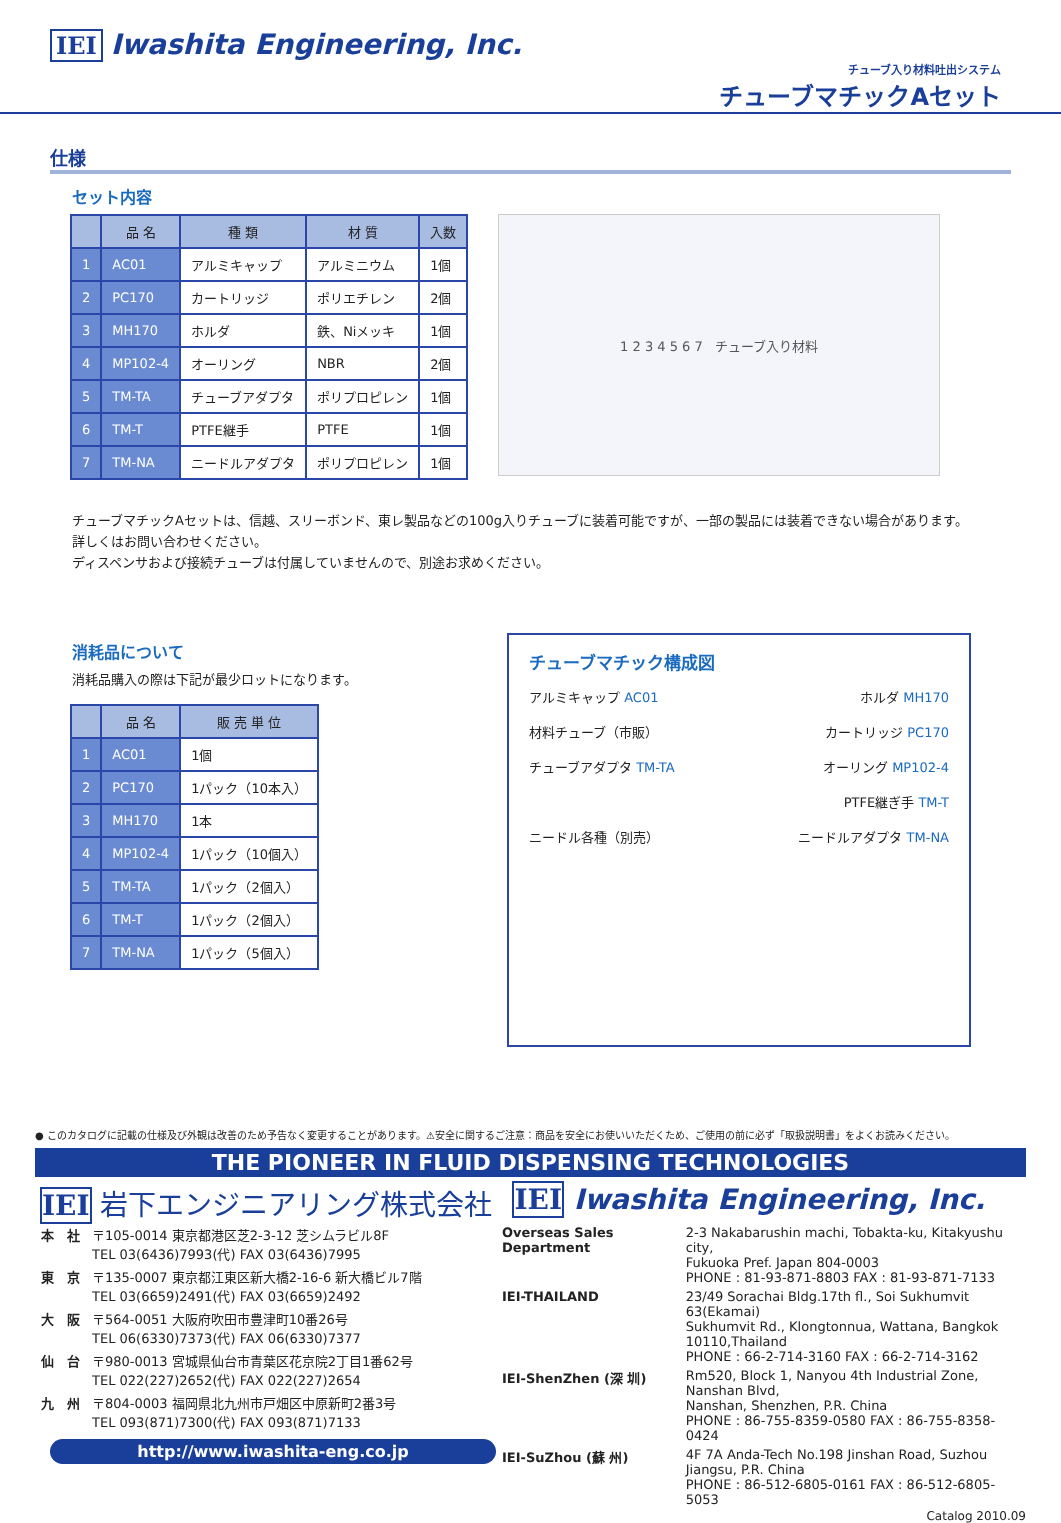IEI Iwashita Engineering, Inc.
チューブ入り材料吐出システム
チューブマチックAセット
仕様
セット内容
| | 品 名 | 種 類 | 材 質 | 入数 |
| --- | --- | --- | --- | --- |
| 1 | AC01 | アルミキャップ | アルミニウム | 1個 |
| 2 | PC170 | カートリッジ | ポリエチレン | 2個 |
| 3 | MH170 | ホルダ | 鉄、Niメッキ | 1個 |
| 4 | MP102-4 | オーリング | NBR | 2個 |
| 5 | TM-TA | チューブアダプタ | ポリプロピレン | 1個 |
| 6 | TM-T | PTFE継手 | PTFE | 1個 |
| 7 | TM-NA | ニードルアダプタ | ポリプロピレン | 1個 |
1 2 3 4 5 6 7 チューブ入り材料
チューブマチックAセットは、信越、スリーボンド、東レ製品などの100g入りチューブに装着可能ですが、一部の製品には装着できない場合があります。
詳しくはお問い合わせください。
ディスペンサおよび接続チューブは付属していませんので、別途お求めください。
消耗品について
消耗品購入の際は下記が最少ロットになります。
| | 品 名 | 販 売 単 位 |
| --- | --- | --- |
| 1 | AC01 | 1個 |
| 2 | PC170 | 1パック（10本入） |
| 3 | MH170 | 1本 |
| 4 | MP102-4 | 1パック（10個入） |
| 5 | TM-TA | 1パック（2個入） |
| 6 | TM-T | 1パック（2個入） |
| 7 | TM-NA | 1パック（5個入） |
チューブマチック構成図
アルミキャップ AC01 ホルダ MH170
材料チューブ（市販） カートリッジ PC170
チューブアダプタ TM-TA オーリング MP102-4
PTFE継ぎ手 TM-T
ニードル各種（別売） ニードルアダプタ TM-NA
● このカタログに記載の仕様及び外観は改善のため予告なく変更することがあります。⚠安全に関するご注意：商品を安全にお使いいただくため、ご使用の前に必ず「取扱説明書」をよくお読みください。
THE PIONEER IN FLUID DISPENSING TECHNOLOGIES
IEI 岩下エンジニアリング株式会社 IEI Iwashita Engineering, Inc.
| 本 社 | 〒105-0014 東京都港区芝2-3-12 芝シムラビル8F TEL 03(6436)7993(代) FAX 03(6436)7995 |
| 東 京 | 〒135-0007 東京都江東区新大橋2-16-6 新大橋ビル7階 TEL 03(6659)2491(代) FAX 03(6659)2492 |
| 大 阪 | 〒564-0051 大阪府吹田市豊津町10番26号 TEL 06(6330)7373(代) FAX 06(6330)7377 |
| 仙 台 | 〒980-0013 宮城県仙台市青葉区花京院2丁目1番62号 TEL 022(227)2652(代) FAX 022(227)2654 |
| 九 州 | 〒804-0003 福岡県北九州市戸畑区中原新町2番3号 TEL 093(871)7300(代) FAX 093(871)7133 |
http://www.iwashita-eng.co.jp
| Overseas Sales Department | 2-3 Nakabarushin machi, Tobakta-ku, Kitakyushu city, Fukuoka Pref. Japan 804-0003 PHONE : 81-93-871-8803 FAX : 81-93-871-7133 |
| IEI-THAILAND | 23/49 Sorachai Bldg.17th fl., Soi Sukhumvit 63(Ekamai) Sukhumvit Rd., Klongtonnua, Wattana, Bangkok 10110,Thailand PHONE : 66-2-714-3160 FAX : 66-2-714-3162 |
| IEI-ShenZhen (深 圳) | Rm520, Block 1, Nanyou 4th Industrial Zone, Nanshan Blvd, Nanshan, Shenzhen, P.R. China PHONE : 86-755-8359-0580 FAX : 86-755-8358-0424 |
| IEI-SuZhou (蘇 州) | 4F 7A Anda-Tech No.198 Jinshan Road, Suzhou Jiangsu, P.R. China PHONE : 86-512-6805-0161 FAX : 86-512-6805-5053 |
Catalog 2010.09